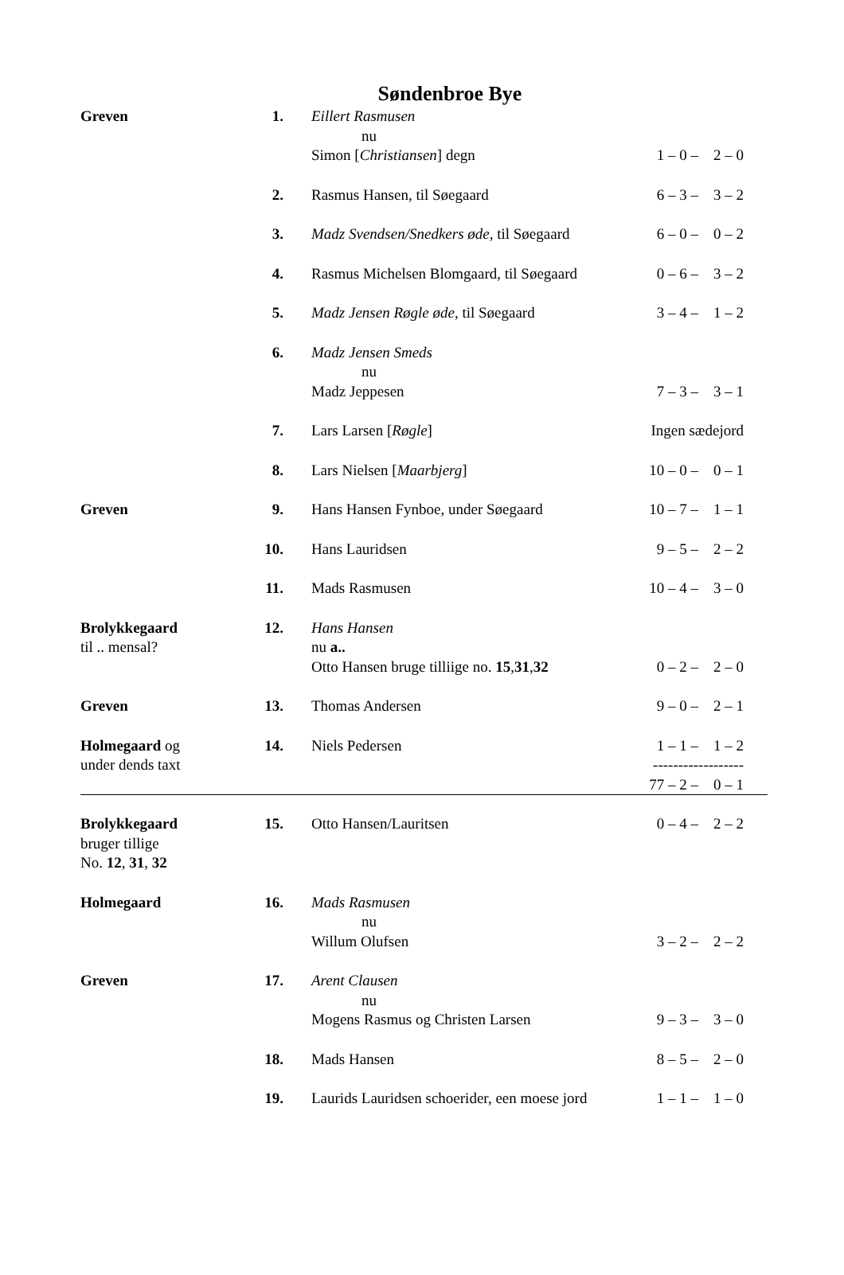Søndenbroe Bye
| Greven | 1. | Eillert Rasmusen nu Simon [ Christiansen ] degn | 1 – 0 – 2 – 0 |
| | 2. | Rasmus Hansen, til Søegaard | 6 – 3 – 3 – 2 |
| | 3. | Madz Svendsen/Snedkers øde, til Søegaard | 6 – 0 – 0 – 2 |
| | 4. | Rasmus Michelsen Blomgaard, til Søegaard | 0 – 6 – 3 – 2 |
| | 5. | Madz Jensen Røgle øde, til Søegaard | 3 – 4 – 1 – 2 |
| | 6. | Madz Jensen Smeds nu Madz Jeppesen | 7 – 3 – 3 – 1 |
| | 7. | Lars Larsen [ Røgle ] | Ingen sædejord |
| | 8. | Lars Nielsen [ Maarbjerg ] | 10 – 0 – 0 – 1 |
| Greven | 9. | Hans Hansen Fynboe, under Søegaard | 10 – 7 – 1 – 1 |
| | 10. | Hans Lauridsen | 9 – 5 – 2 – 2 |
| | 11. | Mads Rasmusen | 10 – 4 – 3 – 0 |
| Brolykkegaard til .. mensal? | 12. | Hans Hansen nu a.. Otto Hansen bruge tilliige no. 15 , 31 , 32 | 0 – 2 – 2 – 0 |
| Greven | 13. | Thomas Andersen | 9 – 0 – 2 – 1 |
| Holmegaard og under dends taxt | 14. | Niels Pedersen | 1 – 1 – 1 – 2 ------------------ 77 – 2 – 0 – 1 |
| Brolykkegaard bruger tillige No. 12 , 31 , 32 | 15. | Otto Hansen/Lauritsen | 0 – 4 – 2 – 2 |
| Holmegaard | 16. | Mads Rasmusen nu Willum Olufsen | 3 – 2 – 2 – 2 |
| Greven | 17. | Arent Clausen nu Mogens Rasmus og Christen Larsen | 9 – 3 – 3 – 0 |
| | 18. | Mads Hansen | 8 – 5 – 2 – 0 |
| | 19. | Laurids Lauridsen schoerider, een moese jord | 1 – 1 – 1 – 0 |